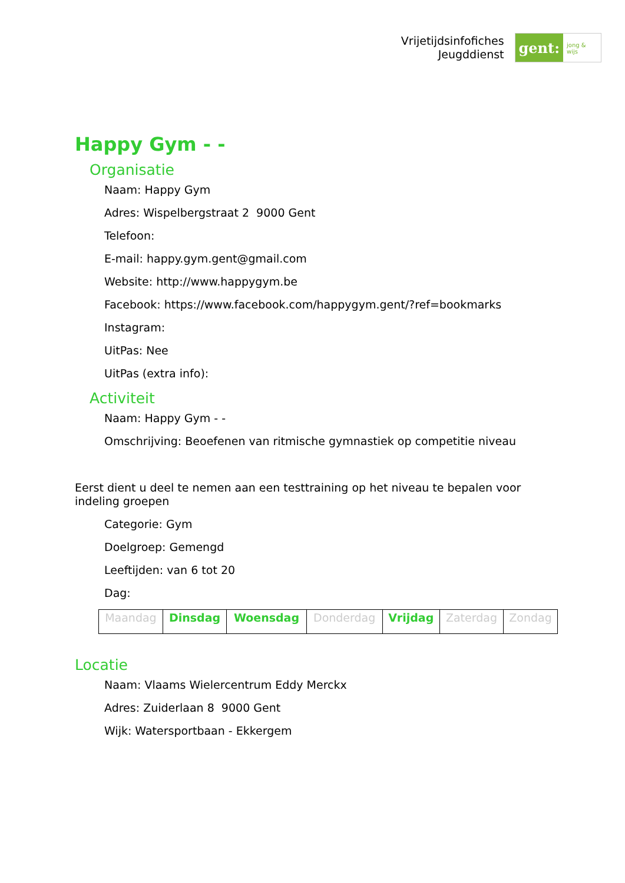Vrijetijdsinfofiches
Jeugddienst
gent:
jong & wijs
Happy Gym - -
Organisatie
Naam: Happy Gym
Adres: Wispelbergstraat 2 9000 Gent
Telefoon:
E-mail: happy.gym.gent@gmail.com
Website: http://www.happygym.be
Facebook: https://www.facebook.com/happygym.gent/?ref=bookmarks
Instagram:
UitPas: Nee
UitPas (extra info):
Activiteit
Naam: Happy Gym - -
Omschrijving: Beoefenen van ritmische gymnastiek op competitie niveau
Eerst dient u deel te nemen aan een testtraining op het niveau te bepalen voor indeling groepen
Categorie: Gym
Doelgroep: Gemengd
Leeftijden: van 6 tot 20
Dag:
| Maandag | Dinsdag | Woensdag | Donderdag | Vrijdag | Zaterdag | Zondag |
Locatie
Naam: Vlaams Wielercentrum Eddy Merckx
Adres: Zuiderlaan 8 9000 Gent
Wijk: Watersportbaan - Ekkergem